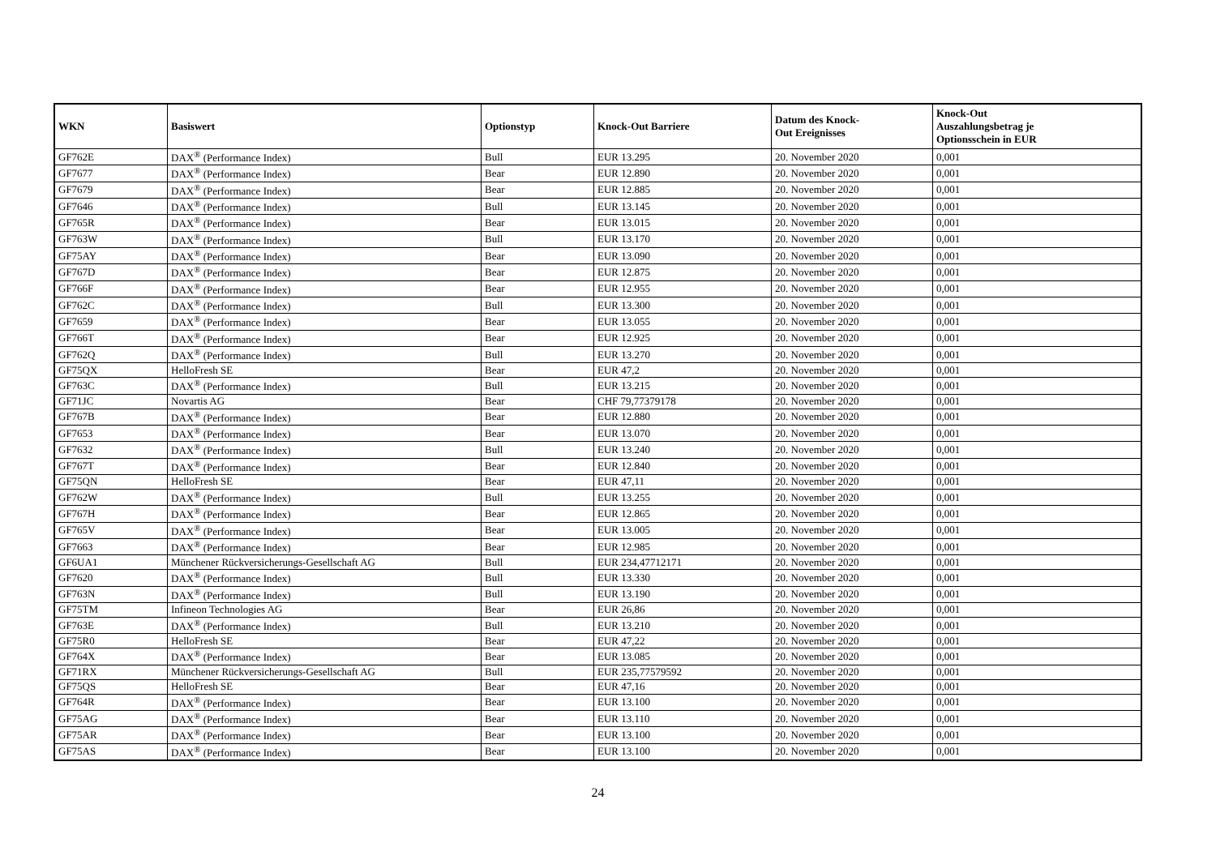| WKN | Basiswert | Optionstyp | Knock-Out Barriere | Datum des Knock- Out Ereignisses | Knock-Out Auszahlungsbetrag je Optionsschein in EUR |
| --- | --- | --- | --- | --- | --- |
| GF762E | DAX<sup>®</sup> (Performance Index) | Bull | EUR 13.295 | 20. November 2020 | 0,001 |
| GF7677 | DAX<sup>®</sup> (Performance Index) | Bear | EUR 12.890 | 20. November 2020 | 0,001 |
| GF7679 | DAX<sup>®</sup> (Performance Index) | Bear | EUR 12.885 | 20. November 2020 | 0,001 |
| GF7646 | DAX<sup>®</sup> (Performance Index) | Bull | EUR 13.145 | 20. November 2020 | 0,001 |
| GF765R | DAX<sup>®</sup> (Performance Index) | Bear | EUR 13.015 | 20. November 2020 | 0,001 |
| GF763W | DAX<sup>®</sup> (Performance Index) | Bull | EUR 13.170 | 20. November 2020 | 0,001 |
| GF75AY | DAX<sup>®</sup> (Performance Index) | Bear | EUR 13.090 | 20. November 2020 | 0,001 |
| GF767D | DAX<sup>®</sup> (Performance Index) | Bear | EUR 12.875 | 20. November 2020 | 0,001 |
| GF766F | DAX<sup>®</sup> (Performance Index) | Bear | EUR 12.955 | 20. November 2020 | 0,001 |
| GF762C | DAX<sup>®</sup> (Performance Index) | Bull | EUR 13.300 | 20. November 2020 | 0,001 |
| GF7659 | DAX<sup>®</sup> (Performance Index) | Bear | EUR 13.055 | 20. November 2020 | 0,001 |
| GF766T | DAX<sup>®</sup> (Performance Index) | Bear | EUR 12.925 | 20. November 2020 | 0,001 |
| GF762Q | DAX<sup>®</sup> (Performance Index) | Bull | EUR 13.270 | 20. November 2020 | 0,001 |
| GF75QX | HelloFresh SE | Bear | EUR 47,2 | 20. November 2020 | 0,001 |
| GF763C | DAX<sup>®</sup> (Performance Index) | Bull | EUR 13.215 | 20. November 2020 | 0,001 |
| GF71JC | Novartis AG | Bear | CHF 79,77379178 | 20. November 2020 | 0,001 |
| GF767B | DAX<sup>®</sup> (Performance Index) | Bear | EUR 12.880 | 20. November 2020 | 0,001 |
| GF7653 | DAX<sup>®</sup> (Performance Index) | Bear | EUR 13.070 | 20. November 2020 | 0,001 |
| GF7632 | DAX<sup>®</sup> (Performance Index) | Bull | EUR 13.240 | 20. November 2020 | 0,001 |
| GF767T | DAX<sup>®</sup> (Performance Index) | Bear | EUR 12.840 | 20. November 2020 | 0,001 |
| GF75QN | HelloFresh SE | Bear | EUR 47,11 | 20. November 2020 | 0,001 |
| GF762W | DAX<sup>®</sup> (Performance Index) | Bull | EUR 13.255 | 20. November 2020 | 0,001 |
| GF767H | DAX<sup>®</sup> (Performance Index) | Bear | EUR 12.865 | 20. November 2020 | 0,001 |
| GF765V | DAX<sup>®</sup> (Performance Index) | Bear | EUR 13.005 | 20. November 2020 | 0,001 |
| GF7663 | DAX<sup>®</sup> (Performance Index) | Bear | EUR 12.985 | 20. November 2020 | 0,001 |
| GF6UA1 | Münchener Rückversicherungs-Gesellschaft AG | Bull | EUR 234,47712171 | 20. November 2020 | 0,001 |
| GF7620 | DAX<sup>®</sup> (Performance Index) | Bull | EUR 13.330 | 20. November 2020 | 0,001 |
| GF763N | DAX<sup>®</sup> (Performance Index) | Bull | EUR 13.190 | 20. November 2020 | 0,001 |
| GF75TM | Infineon Technologies AG | Bear | EUR 26,86 | 20. November 2020 | 0,001 |
| GF763E | DAX<sup>®</sup> (Performance Index) | Bull | EUR 13.210 | 20. November 2020 | 0,001 |
| GF75R0 | HelloFresh SE | Bear | EUR 47,22 | 20. November 2020 | 0,001 |
| GF764X | DAX<sup>®</sup> (Performance Index) | Bear | EUR 13.085 | 20. November 2020 | 0,001 |
| GF71RX | Münchener Rückversicherungs-Gesellschaft AG | Bull | EUR 235,77579592 | 20. November 2020 | 0,001 |
| GF75QS | HelloFresh SE | Bear | EUR 47,16 | 20. November 2020 | 0,001 |
| GF764R | DAX<sup>®</sup> (Performance Index) | Bear | EUR 13.100 | 20. November 2020 | 0,001 |
| GF75AG | DAX<sup>®</sup> (Performance Index) | Bear | EUR 13.110 | 20. November 2020 | 0,001 |
| GF75AR | DAX<sup>®</sup> (Performance Index) | Bear | EUR 13.100 | 20. November 2020 | 0,001 |
| GF75AS | DAX<sup>®</sup> (Performance Index) | Bear | EUR 13.100 | 20. November 2020 | 0,001 |
24